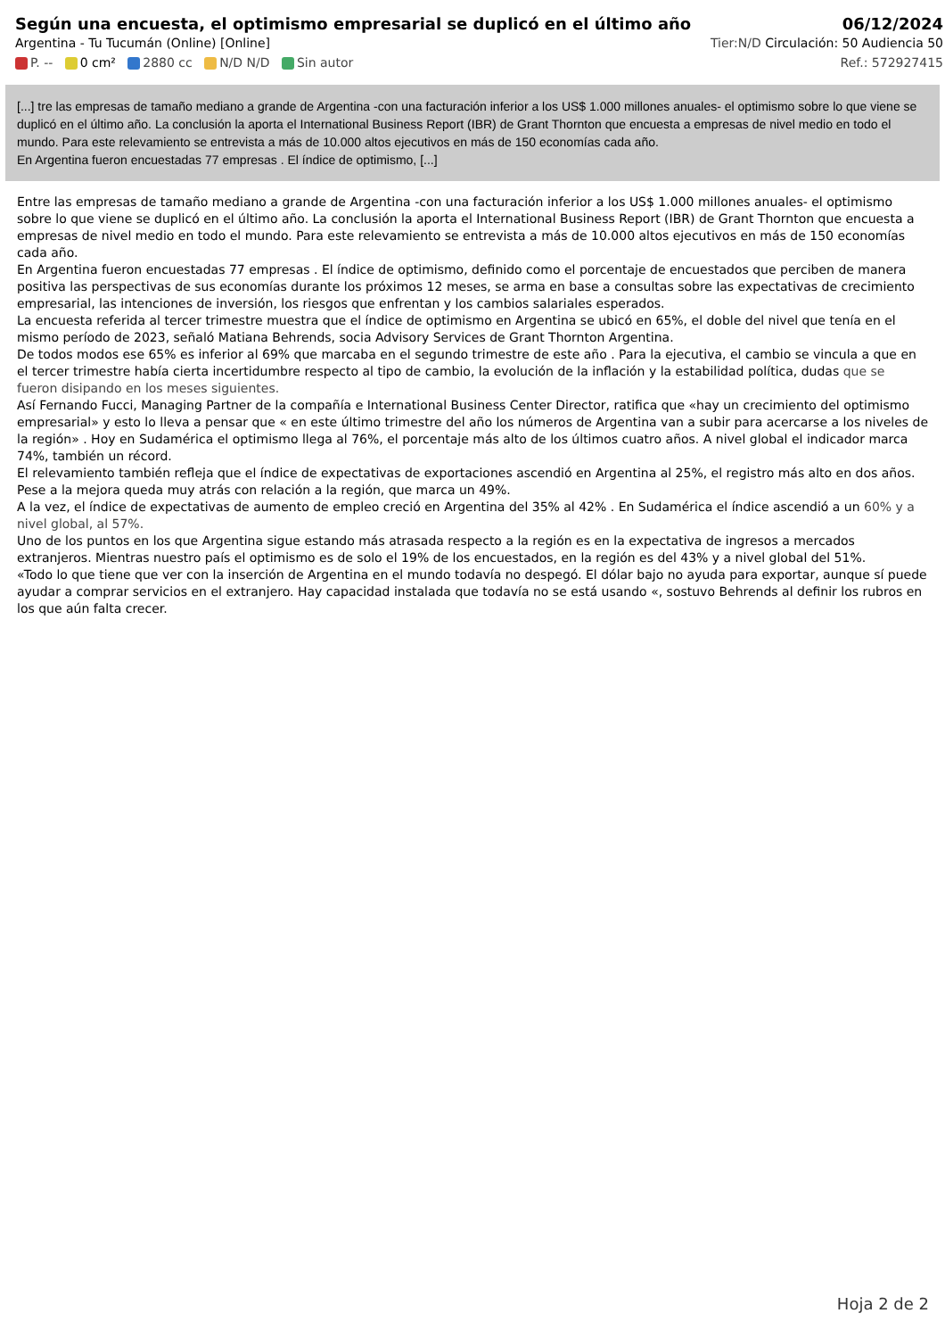Según una encuesta, el optimismo empresarial se duplicó en el último año
06/12/2024
Argentina - Tu Tucumán (Online) [Online] Tier:N/D Circulación: 50 Audiencia 50
P. -- 0 cm² 2880 cc N/D N/D Sin autor Ref.: 572927415
[...] tre las empresas de tamaño mediano a grande de Argentina -con una facturación inferior a los US$ 1.000 millones anuales- el optimismo sobre lo que viene se duplicó en el último año. La conclusión la aporta el International Business Report (IBR) de Grant Thornton que encuesta a empresas de nivel medio en todo el mundo. Para este relevamiento se entrevista a más de 10.000 altos ejecutivos en más de 150 economías cada año.
En Argentina fueron encuestadas 77 empresas . El índice de optimismo, [...]
Entre las empresas de tamaño mediano a grande de Argentina -con una facturación inferior a los US$ 1.000 millones anuales- el optimismo sobre lo que viene se duplicó en el último año. La conclusión la aporta el International Business Report (IBR) de Grant Thornton que encuesta a empresas de nivel medio en todo el mundo. Para este relevamiento se entrevista a más de 10.000 altos ejecutivos en más de 150 economías cada año.
En Argentina fueron encuestadas 77 empresas . El índice de optimismo, definido como el porcentaje de encuestados que perciben de manera positiva las perspectivas de sus economías durante los próximos 12 meses, se arma en base a consultas sobre las expectativas de crecimiento empresarial, las intenciones de inversión, los riesgos que enfrentan y los cambios salariales esperados.
La encuesta referida al tercer trimestre muestra que el índice de optimismo en Argentina se ubicó en 65%, el doble del nivel que tenía en el mismo período de 2023, señaló Matiana Behrends, socia Advisory Services de Grant Thornton Argentina.
De todos modos ese 65% es inferior al 69% que marcaba en el segundo trimestre de este año . Para la ejecutiva, el cambio se vincula a que en el tercer trimestre había cierta incertidumbre respecto al tipo de cambio, la evolución de la inflación y la estabilidad política, dudas que se fueron disipando en los meses siguientes.
Así Fernando Fucci, Managing Partner de la compañía e International Business Center Director, ratifica que «hay un crecimiento del optimismo empresarial» y esto lo lleva a pensar que « en este último trimestre del año los números de Argentina van a subir para acercarse a los niveles de la región» . Hoy en Sudamérica el optimismo llega al 76%, el porcentaje más alto de los últimos cuatro años. A nivel global el indicador marca 74%, también un récord.
El relevamiento también refleja que el índice de expectativas de exportaciones ascendió en Argentina al 25%, el registro más alto en dos años. Pese a la mejora queda muy atrás con relación a la región, que marca un 49%.
A la vez, el índice de expectativas de aumento de empleo creció en Argentina del 35% al 42% . En Sudamérica el índice ascendió a un 60% y a nivel global, al 57%.
Uno de los puntos en los que Argentina sigue estando más atrasada respecto a la región es en la expectativa de ingresos a mercados extranjeros. Mientras nuestro país el optimismo es de solo el 19% de los encuestados, en la región es del 43% y a nivel global del 51%.
«Todo lo que tiene que ver con la inserción de Argentina en el mundo todavía no despegó. El dólar bajo no ayuda para exportar, aunque sí puede ayudar a comprar servicios en el extranjero. Hay capacidad instalada que todavía no se está usando «, sostuvo Behrends al definir los rubros en los que aún falta crecer.
Hoja 2 de 2